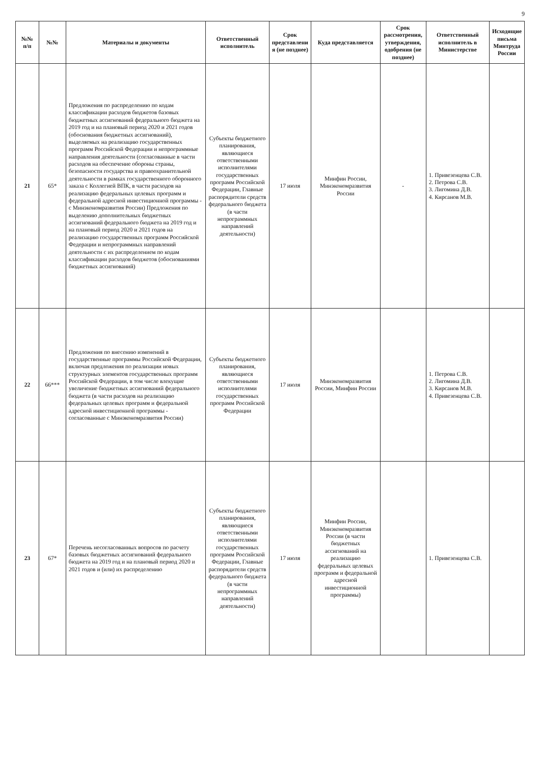9
| №№ п/п | №№ | Материалы и документы | Ответственный исполнитель | Срок представлени я (не позднее) | Куда представляется | Срок рассмотрения, утверждения, одобрения (не позднее) | Ответственный исполнитель в Министерстве | Исходящие письма Минтруда России |
| --- | --- | --- | --- | --- | --- | --- | --- | --- |
| 21 | 65* | Предложения по распределению по кодам классификации расходов бюджетов базовых бюджетных ассигнований федерального бюджета на 2019 год и на плановый период 2020 и 2021 годов (обоснования бюджетных ассигнований), выделяемых на реализацию государственных программ Российской Федерации и непрограммные направления деятельности (согласованные в части расходов на обеспечение обороны страны, безопасности государства и правоохранительной деятельности в рамках государственного оборонного заказа с Коллегией ВПК, в части расходов на реализацию федеральных целевых программ и федеральной адресной инвестиционной программы - с Минэкономразвития России) Предложения по выделению дополнительных бюджетных ассигнований федерального бюджета на 2019 год и на плановый период 2020 и 2021 годов на реализацию государственных программ Российской Федерации и непрограммных направлений деятельности с их распределением по кодам классификации расходов бюджетов (обоснованиями бюджетных ассигнований) | Субъекты бюджетного планирования, являющиеся ответственными исполнителями государственных программ Российской Федерации, Главные распорядители средств федерального бюджета (в части непрограммных направлений деятельности) | 17 июля | Минфин России, Минэкономразвития России | - | 1. Привезенцева С.В. 2. Петрова С.В. 3. Лигомина Д.В. 4. Кирсанов М.В. | |
| 22 | 66*** | Предложения по внесению изменений в государственные программы Российской Федерации, включая предложения по реализации новых структурных элементов государственных программ Российской Федерации, в том числе влекущие увеличение бюджетных ассигнований федерального бюджета (в части расходов на реализацию федеральных целевых программ и федеральной адресной инвестиционной программы - согласованные с Минэкономразвития России) | Субъекты бюджетного планирования, являющиеся ответственными исполнителями государственных программ Российской Федерации | 17 июля | Минэкономразвития России, Минфин России | | 1. Петрова С.В. 2. Лигомина Д.В. 3. Кирсанов М.В. 4. Привезенцева С.В. | |
| 23 | 67* | Перечень несогласованных вопросов по расчету базовых бюджетных ассигнований федерального бюджета на 2019 год и на плановый период 2020 и 2021 годов и (или) их распределению | Субъекты бюджетного планирования, являющиеся ответственными исполнителями государственных программ Российской Федерации, Главные распорядители средств федерального бюджета (в части непрограммных направлений деятельности) | 17 июля | Минфин России, Минэкономразвития России (в части бюджетных ассигнований на реализацию федеральных целевых программ и федеральной адресной инвестиционной программы) | | 1. Привезенцева С.В. | |